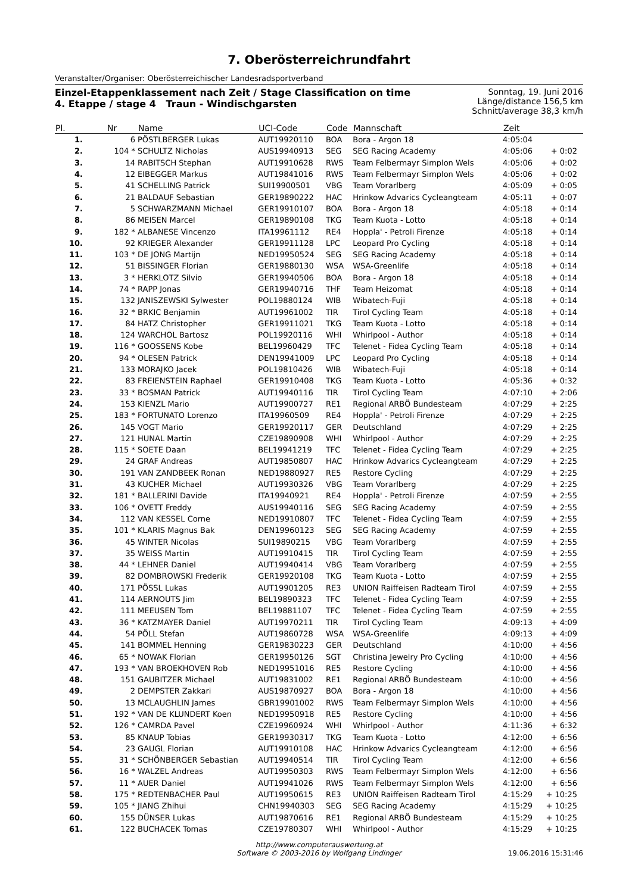7. Oberösterreichrundfahrt
Veranstalter/Organiser: Oberösterreichischer Landesradsportverband
Einzel-Etappenklassement nach Zeit / Stage Classification on time
4. Etappe / stage 4 Traun - Windischgarsten
Sonntag, 19. Juni 2016
Länge/distance 156,5 km
Schnitt/average 38,3 km/h
| Pl. | Nr | Name | UCI-Code | Code | Mannschaft | Zeit | |
| --- | --- | --- | --- | --- | --- | --- | --- |
| 1. | 6 | PÖSTLBERGER Lukas | AUT19920110 | BOA | Bora - Argon 18 | 4:05:04 | |
| 2. | 104 * | SCHULTZ Nicholas | AUS19940913 | SEG | SEG Racing Academy | 4:05:06 | + 0:02 |
| 3. | 14 | RABITSCH Stephan | AUT19910628 | RWS | Team Felbermayr Simplon Wels | 4:05:06 | + 0:02 |
| 4. | 12 | EIBEGGER Markus | AUT19841016 | RWS | Team Felbermayr Simplon Wels | 4:05:06 | + 0:02 |
| 5. | 41 | SCHELLING Patrick | SUI19900501 | VBG | Team Vorarlberg | 4:05:09 | + 0:05 |
| 6. | 21 | BALDAUF Sebastian | GER19890222 | HAC | Hrinkow Advarics Cycleangteam | 4:05:11 | + 0:07 |
| 7. | 5 | SCHWARZMANN Michael | GER19910107 | BOA | Bora - Argon 18 | 4:05:18 | + 0:14 |
| 8. | 86 | MEISEN Marcel | GER19890108 | TKG | Team Kuota - Lotto | 4:05:18 | + 0:14 |
| 9. | 182 * | ALBANESE Vincenzo | ITA19961112 | RE4 | Hoppla' - Petroli Firenze | 4:05:18 | + 0:14 |
| 10. | 92 | KRIEGER Alexander | GER19911128 | LPC | Leopard Pro Cycling | 4:05:18 | + 0:14 |
| 11. | 103 * | DE JONG Martijn | NED19950524 | SEG | SEG Racing Academy | 4:05:18 | + 0:14 |
| 12. | 51 | BISSINGER Florian | GER19880130 | WSA | WSA-Greenlife | 4:05:18 | + 0:14 |
| 13. | 3 * | HERKLOTZ Silvio | GER19940506 | BOA | Bora - Argon 18 | 4:05:18 | + 0:14 |
| 14. | 74 * | RAPP Jonas | GER19940716 | THF | Team Heizomat | 4:05:18 | + 0:14 |
| 15. | 132 | JANISZEWSKI Sylwester | POL19880124 | WIB | Wibatech-Fuji | 4:05:18 | + 0:14 |
| 16. | 32 * | BRKIC Benjamin | AUT19961002 | TIR | Tirol Cycling Team | 4:05:18 | + 0:14 |
| 17. | 84 | HATZ Christopher | GER19911021 | TKG | Team Kuota - Lotto | 4:05:18 | + 0:14 |
| 18. | 124 | WARCHOL Bartosz | POL19920116 | WHI | Whirlpool - Author | 4:05:18 | + 0:14 |
| 19. | 116 * | GOOSSENS Kobe | BEL19960429 | TFC | Telenet - Fidea Cycling Team | 4:05:18 | + 0:14 |
| 20. | 94 * | OLESEN Patrick | DEN19941009 | LPC | Leopard Pro Cycling | 4:05:18 | + 0:14 |
| 21. | 133 | MORAJKO Jacek | POL19810426 | WIB | Wibatech-Fuji | 4:05:18 | + 0:14 |
| 22. | 83 | FREIENSTEIN Raphael | GER19910408 | TKG | Team Kuota - Lotto | 4:05:36 | + 0:32 |
| 23. | 33 * | BOSMAN Patrick | AUT19940116 | TIR | Tirol Cycling Team | 4:07:10 | + 2:06 |
| 24. | 153 | KIENZL Mario | AUT19900727 | RE1 | Regional ARBÖ Bundesteam | 4:07:29 | + 2:25 |
| 25. | 183 * | FORTUNATO Lorenzo | ITA19960509 | RE4 | Hoppla' - Petroli Firenze | 4:07:29 | + 2:25 |
| 26. | 145 | VOGT Mario | GER19920117 | GER | Deutschland | 4:07:29 | + 2:25 |
| 27. | 121 | HUNAL Martin | CZE19890908 | WHI | Whirlpool - Author | 4:07:29 | + 2:25 |
| 28. | 115 * | SOETE Daan | BEL19941219 | TFC | Telenet - Fidea Cycling Team | 4:07:29 | + 2:25 |
| 29. | 24 | GRAF Andreas | AUT19850807 | HAC | Hrinkow Advarics Cycleangteam | 4:07:29 | + 2:25 |
| 30. | 191 | VAN ZANDBEEK Ronan | NED19880927 | RE5 | Restore Cycling | 4:07:29 | + 2:25 |
| 31. | 43 | KUCHER Michael | AUT19930326 | VBG | Team Vorarlberg | 4:07:29 | + 2:25 |
| 32. | 181 * | BALLERINI Davide | ITA19940921 | RE4 | Hoppla' - Petroli Firenze | 4:07:59 | + 2:55 |
| 33. | 106 * | OVETT Freddy | AUS19940116 | SEG | SEG Racing Academy | 4:07:59 | + 2:55 |
| 34. | 112 | VAN KESSEL Corne | NED19910807 | TFC | Telenet - Fidea Cycling Team | 4:07:59 | + 2:55 |
| 35. | 101 * | KLARIS Magnus Bak | DEN19960123 | SEG | SEG Racing Academy | 4:07:59 | + 2:55 |
| 36. | 45 | WINTER Nicolas | SUI19890215 | VBG | Team Vorarlberg | 4:07:59 | + 2:55 |
| 37. | 35 | WEISS Martin | AUT19910415 | TIR | Tirol Cycling Team | 4:07:59 | + 2:55 |
| 38. | 44 * | LEHNER Daniel | AUT19940414 | VBG | Team Vorarlberg | 4:07:59 | + 2:55 |
| 39. | 82 | DOMBROWSKI Frederik | GER19920108 | TKG | Team Kuota - Lotto | 4:07:59 | + 2:55 |
| 40. | 171 | PÖSSL Lukas | AUT19901205 | RE3 | UNION Raiffeisen Radteam Tirol | 4:07:59 | + 2:55 |
| 41. | 114 | AERNOUTS Jim | BEL19890323 | TFC | Telenet - Fidea Cycling Team | 4:07:59 | + 2:55 |
| 42. | 111 | MEEUSEN Tom | BEL19881107 | TFC | Telenet - Fidea Cycling Team | 4:07:59 | + 2:55 |
| 43. | 36 * | KATZMAYER Daniel | AUT19970211 | TIR | Tirol Cycling Team | 4:09:13 | + 4:09 |
| 44. | 54 | PÖLL Stefan | AUT19860728 | WSA | WSA-Greenlife | 4:09:13 | + 4:09 |
| 45. | 141 | BOMMEL Henning | GER19830223 | GER | Deutschland | 4:10:00 | + 4:56 |
| 46. | 65 * | NOWAK Florian | GER19950126 | SGT | Christina Jewelry Pro Cycling | 4:10:00 | + 4:56 |
| 47. | 193 * | VAN BROEKHOVEN Rob | NED19951016 | RE5 | Restore Cycling | 4:10:00 | + 4:56 |
| 48. | 151 | GAUBITZER Michael | AUT19831002 | RE1 | Regional ARBÖ Bundesteam | 4:10:00 | + 4:56 |
| 49. | 2 | DEMPSTER Zakkari | AUS19870927 | BOA | Bora - Argon 18 | 4:10:00 | + 4:56 |
| 50. | 13 | MCLAUGHLIN James | GBR19901002 | RWS | Team Felbermayr Simplon Wels | 4:10:00 | + 4:56 |
| 51. | 192 * | VAN DE KLUNDERT Koen | NED19950918 | RE5 | Restore Cycling | 4:10:00 | + 4:56 |
| 52. | 126 * | CAMRDA Pavel | CZE19960924 | WHI | Whirlpool - Author | 4:11:36 | + 6:32 |
| 53. | 85 | KNAUP Tobias | GER19930317 | TKG | Team Kuota - Lotto | 4:12:00 | + 6:56 |
| 54. | 23 | GAUGL Florian | AUT19910108 | HAC | Hrinkow Advarics Cycleangteam | 4:12:00 | + 6:56 |
| 55. | 31 * | SCHÖNBERGER Sebastian | AUT19940514 | TIR | Tirol Cycling Team | 4:12:00 | + 6:56 |
| 56. | 16 * | WALZEL Andreas | AUT19950303 | RWS | Team Felbermayr Simplon Wels | 4:12:00 | + 6:56 |
| 57. | 11 * | AUER Daniel | AUT19941026 | RWS | Team Felbermayr Simplon Wels | 4:12:00 | + 6:56 |
| 58. | 175 * | REDTENBACHER Paul | AUT19950615 | RE3 | UNION Raiffeisen Radteam Tirol | 4:15:29 | + 10:25 |
| 59. | 105 * | JIANG Zhihui | CHN19940303 | SEG | SEG Racing Academy | 4:15:29 | + 10:25 |
| 60. | 155 | DÜNSER Lukas | AUT19870616 | RE1 | Regional ARBÖ Bundesteam | 4:15:29 | + 10:25 |
| 61. | 122 | BUCHACEK Tomas | CZE19780307 | WHI | Whirlpool - Author | 4:15:29 | + 10:25 |
http://www.computerauswertung.at
Software © 2003-2016 by Wolfgang Lindinger
19.06.2016 15:31:46